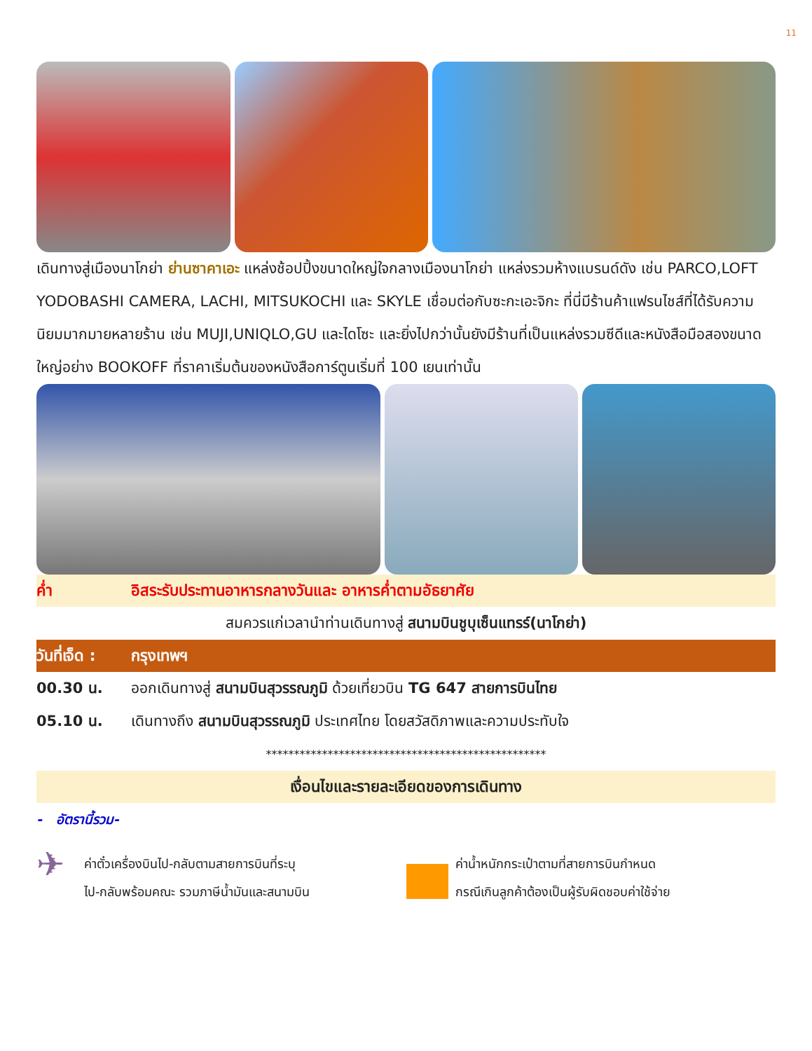11
เดินทางสู่เมืองนาโกย่า ย่านซาคาเอะ แหล่งช้อปปิ้งขนาดใหญ่ใจกลางเมืองนาโกย่า แหล่งรวมห้างแบรนด์ดัง เช่น PARCO,LOFT YODOBASHI CAMERA, LACHI, MITSUKOCHI และ SKYLE เชื่อมต่อกับซะกะเอะจิกะ ที่นี่มีร้านค้าแฟรนไชส์ที่ได้รับความนิยมมากมายหลายร้าน เช่น MUJI,UNIQLO,GU และไดโซะ และยิ่งไปกว่านั้นยังมีร้านที่เป็นแหล่งรวมซีดีและหนังสือมือสองขนาดใหญ่อย่าง BOOKOFF ที่ราคาเริ่มต้นของหนังสือการ์ตูนเริ่มที่ 100 เยนเท่านั้น
ค่ำ อิสระรับประทานอาหารกลางวันและ อาหารค่ำตามอัธยาศัย
สมควรแก่เวลานำท่านเดินทางสู่ สนามบินชูบุเซ็นแทรร์(นาโกย่า)
วันที่เจ็ด : กรุงเทพฯ
00.30 น. ออกเดินทางสู่ สนามบินสุวรรณภูมิ ด้วยเที่ยวบิน TG 647 สายการบินไทย
05.10 น. เดินทางถึง สนามบินสุวรรณภูมิ ประเทศไทย โดยสวัสดิภาพและความประทับใจ
**************************************************
เงื่อนไขและรายละเอียดของการเดินทาง
- อัตรานี้รวม-
✈
ค่าตั๋วเครื่องบินไป-กลับตามสายการบินที่ระบุ
ไป-กลับพร้อมคณะ รวมภาษีน้ำมันและสนามบิน
ค่าน้ำหนักกระเป๋าตามที่สายการบินกำหนด
กรณีเกินลูกค้าต้องเป็นผู้รับผิดชอบค่าใช้จ่าย